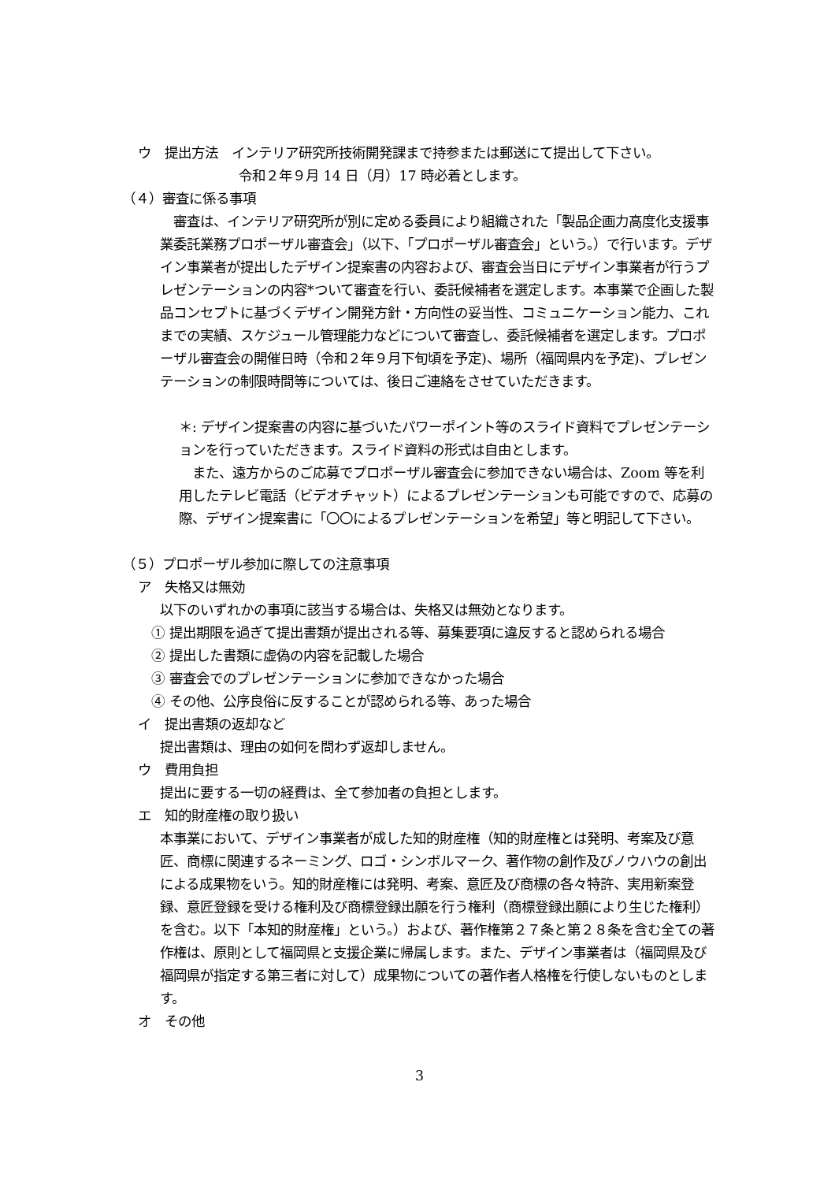ウ　提出方法　インテリア研究所技術開発課まで持参または郵送にて提出して下さい。
令和２年９月 14 日（月）17 時必着とします。
（４）審査に係る事項
　審査は、インテリア研究所が別に定める委員により組織された「製品企画力高度化支援事業委託業務プロポーザル審査会」（以下、「プロポーザル審査会」という。）で行います。デザイン事業者が提出したデザイン提案書の内容および、審査会当日にデザイン事業者が行うプレゼンテーションの内容*ついて審査を行い、委託候補者を選定します。本事業で企画した製品コンセプトに基づくデザイン開発方針・方向性の妥当性、コミュニケーション能力、これまでの実績、スケジュール管理能力などについて審査し、委託候補者を選定します。プロポーザル審査会の開催日時（令和２年９月下旬頃を予定)、場所（福岡県内を予定)、プレゼンテーションの制限時間等については、後日ご連絡をさせていただきます。
＊: デザイン提案書の内容に基づいたパワーポイント等のスライド資料でプレゼンテーションを行っていただきます。スライド資料の形式は自由とします。
　また、遠方からのご応募でプロポーザル審査会に参加できない場合は、Zoom 等を利用したテレビ電話（ビデオチャット）によるプレゼンテーションも可能ですので、応募の際、デザイン提案書に「〇〇によるプレゼンテーションを希望」等と明記して下さい。
（５）プロポーザル参加に際しての注意事項
ア　失格又は無効
以下のいずれかの事項に該当する場合は、失格又は無効となります。
① 提出期限を過ぎて提出書類が提出される等、募集要項に違反すると認められる場合
② 提出した書類に虚偽の内容を記載した場合
③ 審査会でのプレゼンテーションに参加できなかった場合
④ その他、公序良俗に反することが認められる等、あった場合
イ　提出書類の返却など
提出書類は、理由の如何を問わず返却しません。
ウ　費用負担
提出に要する一切の経費は、全て参加者の負担とします。
エ　知的財産権の取り扱い
本事業において、デザイン事業者が成した知的財産権（知的財産権とは発明、考案及び意匠、商標に関連するネーミング、ロゴ・シンボルマーク、著作物の創作及びノウハウの創出による成果物をいう。知的財産権には発明、考案、意匠及び商標の各々特許、実用新案登録、意匠登録を受ける権利及び商標登録出願を行う権利（商標登録出願により生じた権利）を含む。以下「本知的財産権」という。）および、著作権第２７条と第２８条を含む全ての著作権は、原則として福岡県と支援企業に帰属します。また、デザイン事業者は（福岡県及び福岡県が指定する第三者に対して）成果物についての著作者人格権を行使しないものとします。
オ　その他
3